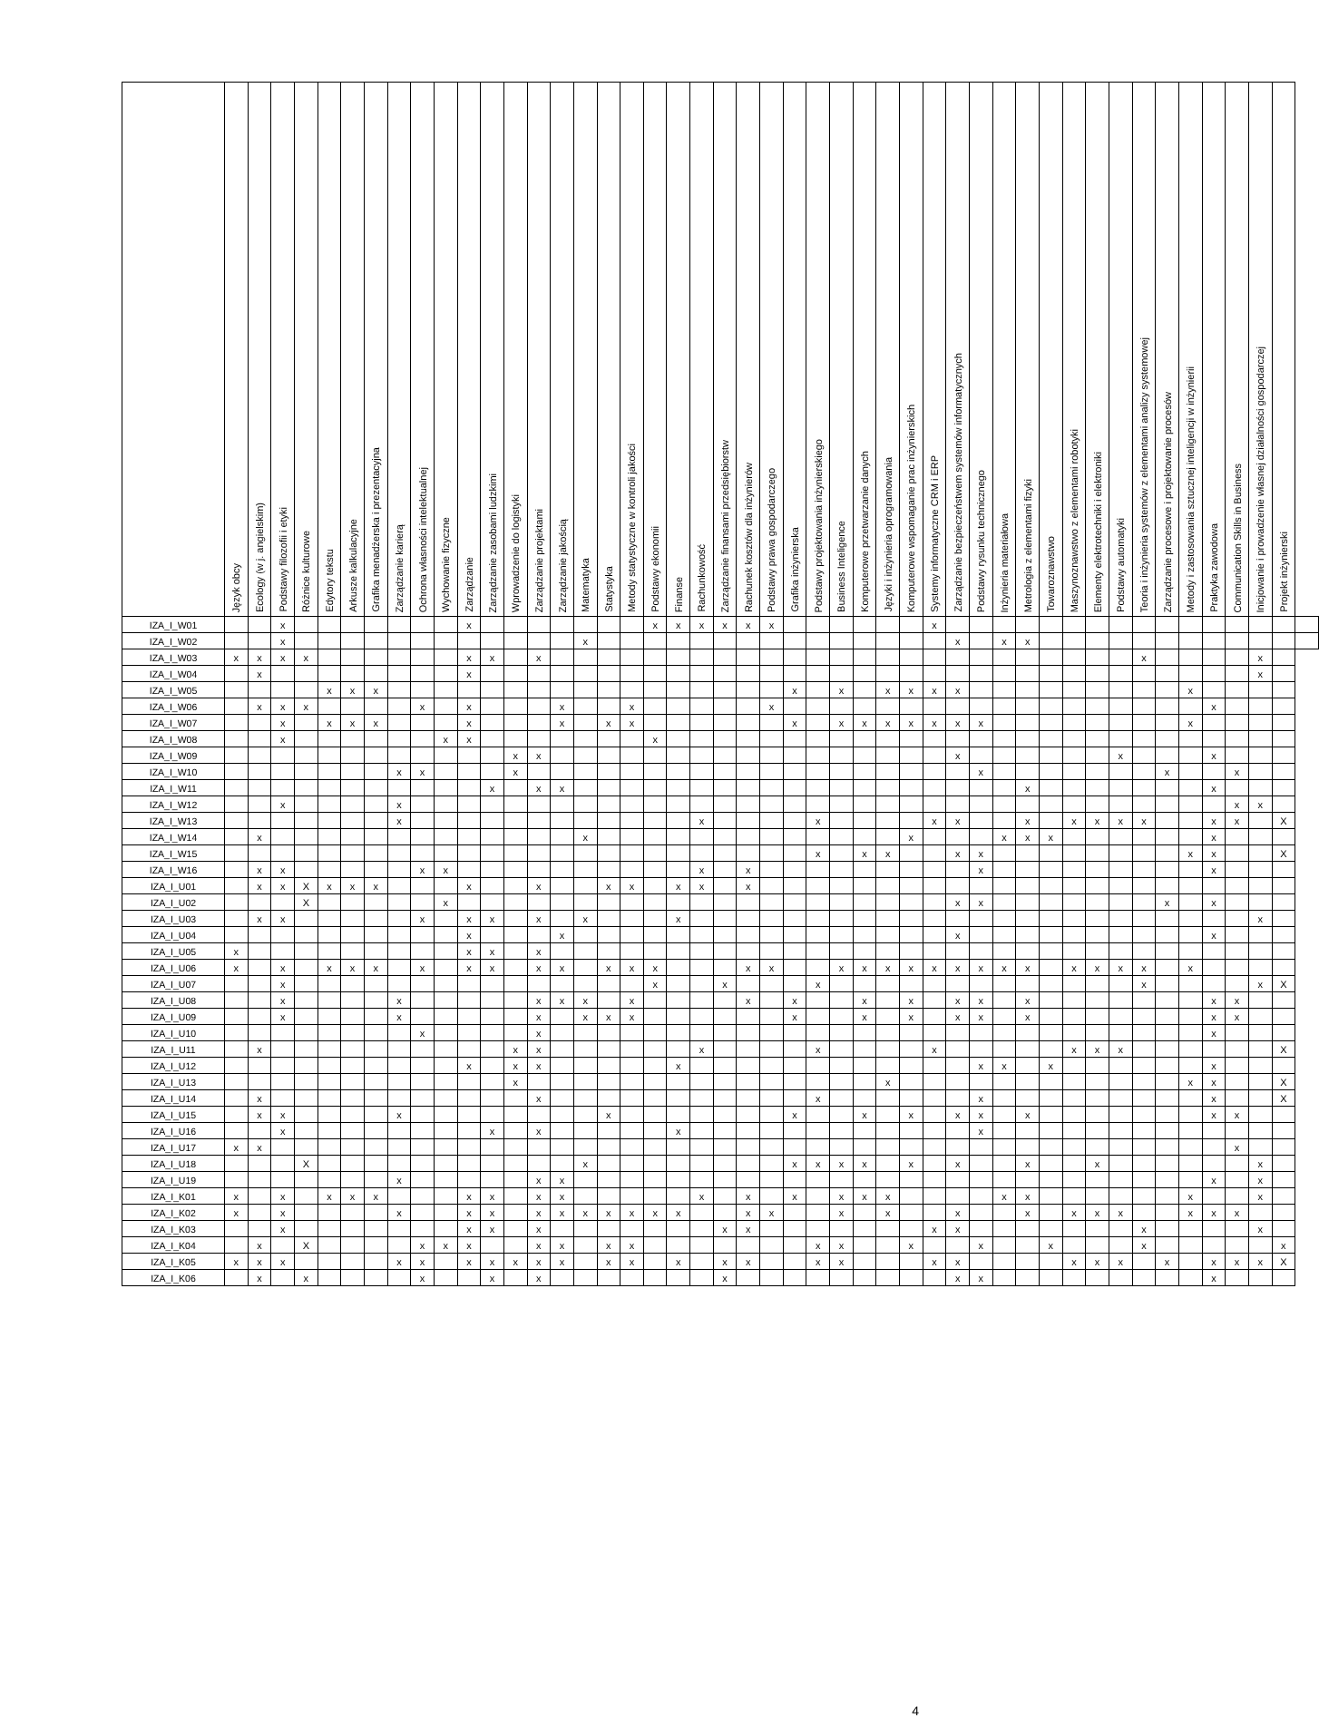| | Język obcy | Ecology (w j. angielskim) | Podstawy filozofii i etyki | Różnice kulturowe | Edytory tekstu | Arkusze kalkulacyjne | Grafika menadżerska i prezentacyjna | Zarządzanie karierą | Ochrona własności intelektualnej | Wychowanie fizyczne | Zarządzanie | Zarządzanie zasobami ludzkimi | Wprowadzenie do logistyki | Zarządzanie projektami | Zarządzanie jakością | Matematyka | Statystyka | Metody statystyczne w kontroli jakości | Podstawy ekonomii | Finanse | Rachunkowość | Zarządzanie finansami przedsiębiorstw | Rachunek kosztów dla inżynierów | Podstawy prawa gospodarczego | Grafika inżynierska | Podstawy projektowania inżynierskiego | Business Inteligence | Komputerowe przetwarzanie danych | Języki i inżynieria oprogramowania | Komputerowe wspomaganie prac inżynierskich | Systemy informatyczne CRM i ERP | Zarządzanie bezpieczeństwem systemów informatycznych | Podstawy rysunku technicznego | Inżynieria materiałowa | Metrologia z elementami fizyki | Towaroznawstwo | Maszynoznawstwo z elementami robotyki | Elementy elektrotechniki i elektroniki | Podstawy automatyki | Teoria i inżynieria systemów z elementami analizy systemowej | Zarządzanie procesowe i projektowanie procesów | Metody i zastosowania sztucznej inteligencji w inżynierii | Praktyka zawodowa | Communication Skills in Business | Inicjowanie i prowadzenie własnej działalności gospodarczej | Projekt inżynierski | |
| --- | --- | --- | --- | --- | --- | --- | --- | --- | --- | --- | --- | --- | --- | --- | --- | --- | --- | --- | --- | --- | --- | --- | --- | --- | --- | --- | --- | --- | --- | --- | --- | --- | --- | --- | --- | --- | --- | --- | --- | --- | --- | --- | --- | --- | --- | --- | --- |
| IZA_I_W01 | | | x | | | | | | | | x | | | | | | | | x | x | x | x | x | x | | | | | | | x | | | | | | | | | | | | | | | | |
| IZA_I_W02 | | | x | | | | | | | | | | | | | x | | | | | | | | | | | | | | | | x | | x | x | | | | | | | | | | | | |
| IZA_I_W03 | x | x | x | x | | | | | | | x | x | | x | | | | | | | | | | | | | | | | | | | | | | | | | | x | | | | | x | | |
| IZA_I_W04 | | x | | | | | | | | | x | | | | | | | | | | | | | | | | | | | | | | | | | | | | | | | | | | x | | |
| IZA_I_W05 | | | | | x | x | x | | | | | | | | | | | | | | | | | | x | | x | | x | x | x | x | | | | | | | | | | x | | | | | |
| IZA_I_W06 | | x | x | x | | | | | x | | x | | | | x | | | x | | | | | | x | | | | | | | | | | | | | | | | | | | x | | | | |
| IZA_I_W07 | | | x | | x | x | x | | | | x | | | | x | | x | x | | | | | | | x | | x | x | x | x | x | x | x | | | | | | | | | x | | | | | |
| IZA_I_W08 | | | x | | | | | | | x | x | | | | | | | | x | | | | | | | | | | | | | | | | | | | | | | | | | | | | |
| IZA_I_W09 | | | | | | | | | | | | | x | x | | | | | | | | | | | | | | | | | | x | | | | | | | x | | | | x | | | | |
| IZA_I_W10 | | | | | | | | x | x | | | | x | | | | | | | | | | | | | | | | | | | | x | | | | | | | | x | | | x | | | |
| IZA_I_W11 | | | | | | | | | | | | x | | x | x | | | | | | | | | | | | | | | | | | | | x | | | | | | | | x | | | | |
| IZA_I_W12 | | | x | | | | | x | | | | | | | | | | | | | | | | | | | | | | | | | | | | | | | | | | | | x | x | | |
| IZA_I_W13 | | | | | | | | x | | | | | | | | | | | | | x | | | | | x | | | | | x | x | | | x | | x | x | x | x | | | x | x | | X | |
| IZA_I_W14 | | x | | | | | | | | | | | | | | x | | | | | | | | | | | | | | x | | | | x | x | x | | | | | | | x | | | | |
| IZA_I_W15 | | | | | | | | | | | | | | | | | | | | | | | | | | x | | x | x | | | x | x | | | | | | | | | x | x | | | X | |
| IZA_I_W16 | | x | x | | | | | | x | x | | | | | | | | | | | x | | x | | | | | | | | | | x | | | | | | | | | | x | | | | |
| IZA_I_U01 | | x | x | X | x | x | x | | | | x | | | x | | | x | x | | x | x | | x | | | | | | | | | | | | | | | | | | | | | | | | |
| IZA_I_U02 | | | | X | | | | | | x | | | | | | | | | | | | | | | | | | | | | | x | x | | | | | | | | x | | x | | | | |
| IZA_I_U03 | | x | x | | | | | | x | | x | x | | x | | x | | | | x | | | | | | | | | | | | | | | | | | | | | | | | | x | | |
| IZA_I_U04 | | | | | | | | | | | x | | | | x | | | | | | | | | | | | | | | | | x | | | | | | | | | | | x | | | | |
| IZA_I_U05 | x | | | | | | | | | | x | x | | x | | | | | | | | | | | | | | | | | | | | | | | | | | | | | | | | | |
| IZA_I_U06 | x | | x | | x | x | x | | x | | x | x | | x | x | | x | x | x | | | | x | x | | | x | x | x | x | x | x | x | x | x | | x | x | x | x | | x | | | | | |
| IZA_I_U07 | | | x | | | | | | | | | | | | | | | | x | | | x | | | | x | | | | | | | | | | | | | | x | | | | | x | X | |
| IZA_I_U08 | | | x | | | | | x | | | | | | x | x | x | | x | | | | | x | | x | | | x | | x | | x | x | | x | | | | | | | | x | x | | | |
| IZA_I_U09 | | | x | | | | | x | | | | | | x | | x | x | x | | | | | | | x | | | x | | x | | x | x | | x | | | | | | | | x | x | | | |
| IZA_I_U10 | | | | | | | | | x | | | | | x | | | | | | | | | | | | | | | | | | | | | | | | | | | | | x | | | | |
| IZA_I_U11 | | x | | | | | | | | | | | x | x | | | | | | | x | | | | | x | | | | | x | | | | | | x | x | x | | | | | | | X | |
| IZA_I_U12 | | | | | | | | | | | x | | x | x | | | | | | x | | | | | | | | | | | | | x | x | | x | | | | | | | x | | | | |
| IZA_I_U13 | | | | | | | | | | | | | x | | | | | | | | | | | | | | | | x | | | | | | | | | | | | | x | x | | | X | |
| IZA_I_U14 | | x | | | | | | | | | | | | x | | | | | | | | | | | | x | | | | | | | x | | | | | | | | | | x | | | X | |
| IZA_I_U15 | | x | x | | | | | x | | | | | | | | | x | | | | | | | | x | | | x | | x | | x | x | | x | | | | | | | | x | x | | | |
| IZA_I_U16 | | | x | | | | | | | | | x | | x | | | | | | x | | | | | | | | | | | | | x | | | | | | | | | | | | | | |
| IZA_I_U17 | x | x | | | | | | | | | | | | | | | | | | | | | | | | | | | | | | | | | | | | | | | | | | x | | | |
| IZA_I_U18 | | | | X | | | | | | | | | | | | x | | | | | | | | | x | x | x | x | | x | | x | | | x | | | x | | | | | | | x | | |
| IZA_I_U19 | | | | | | | | x | | | | | | x | x | | | | | | | | | | | | | | | | | | | | | | | | | | | | x | | x | | |
| IZA_I_K01 | x | | x | | x | x | x | | | | x | x | | x | x | | | | | | x | | x | | x | | x | x | x | | | | | x | x | | | | | | | x | | | x | | |
| IZA_I_K02 | x | | x | | | | | x | | | x | x | | x | x | x | x | x | x | x | | | x | x | | | x | | x | | | x | | | x | | x | x | x | | | x | x | x | | | |
| IZA_I_K03 | | | x | | | | | | | | x | x | | x | | | | | | | | x | x | | | | | | | | x | x | | | | | | | | x | | | | | x | | |
| IZA_I_K04 | | x | | X | | | | | x | x | x | | | x | x | | x | x | | | | | | | | x | x | | | x | | | x | | | x | | | | x | | | | | | x | |
| IZA_I_K05 | x | x | x | | | | | x | x | | x | x | x | x | x | | x | x | | x | | x | x | | | x | x | | | | x | x | | | | | x | x | x | | x | | x | x | x | X | |
| IZA_I_K06 | | x | | x | | | | | x | | | x | | x | | | | | | | | x | | | | | | | | | | x | x | | | | | | | | | | x | | | | |
4